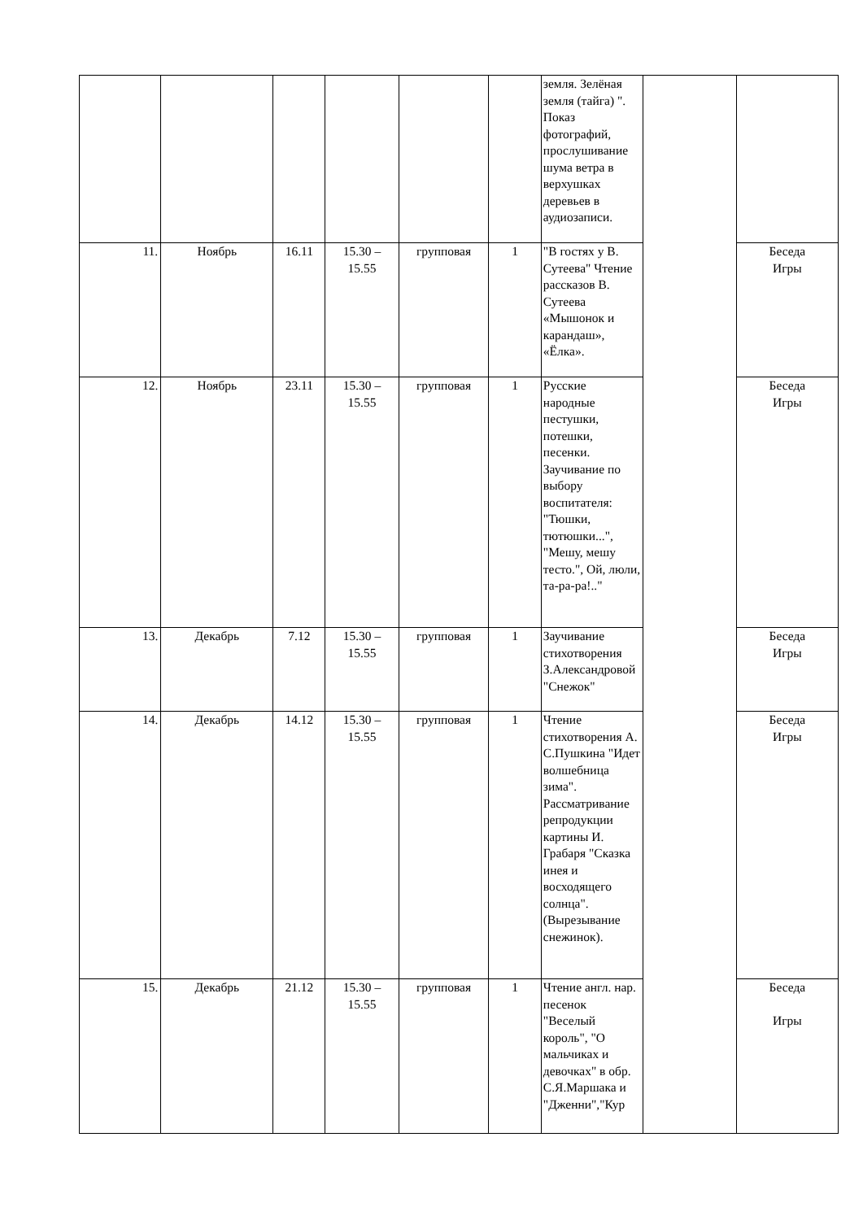| | | | | | | земля. Зелёная земля (тайга) ". Показ фотографий, прослушивание шума ветра в верхушках деревьев в аудиозаписи. | | |
| 11. | Ноябрь | 16.11 | 15.30 – 15.55 | групповая | 1 | "В гостях у В. Сутеева" Чтение рассказов В. Сутеева «Мышонок и карандаш», «Ёлка». | | Беседа Игры |
| 12. | Ноябрь | 23.11 | 15.30 – 15.55 | групповая | 1 | Русские народные пестушки, потешки, песенки. Заучивание по выбору воспитателя: "Тюшки, тютюшки...", "Мешу, мешу тесто.", Ой, люли, та-ра-ра!.." | | Беседа Игры |
| 13. | Декабрь | 7.12 | 15.30 – 15.55 | групповая | 1 | Заучивание стихотворения З.Александровой "Снежок" | | Беседа Игры |
| 14. | Декабрь | 14.12 | 15.30 – 15.55 | групповая | 1 | Чтение стихотворения А. С.Пушкина "Идет волшебница зима". Рассматривание репродукции картины И. Грабаря "Сказка инея и восходящего солнца". (Вырезывание снежинок). | | Беседа Игры |
| 15. | Декабрь | 21.12 | 15.30 – 15.55 | групповая | 1 | Чтение англ. нар. песенок "Веселый король", "О мальчиках и девочках" в обр. С.Я.Маршака и "Дженни","Кур | | Беседа Игры |